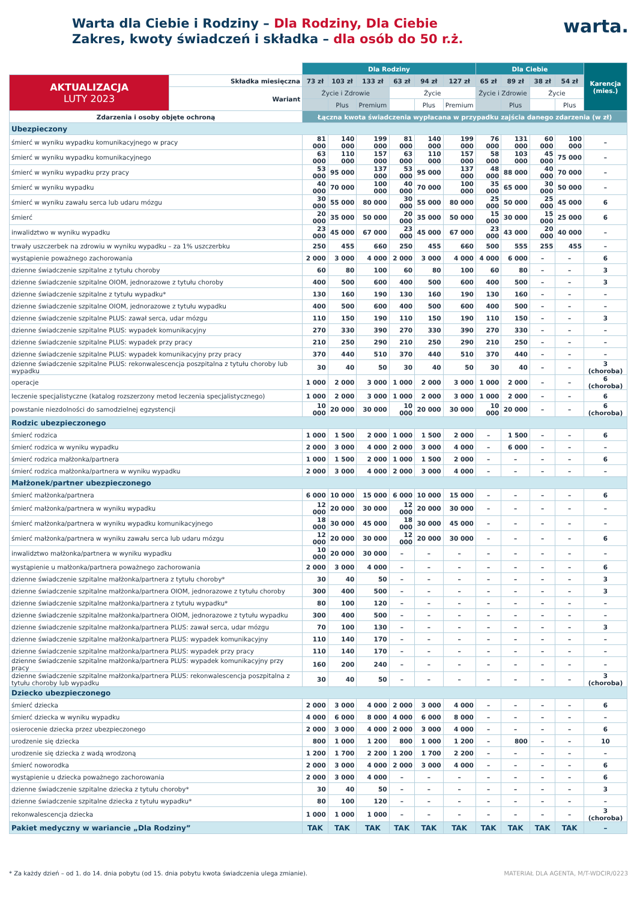Warta dla Ciebie i Rodziny – Dla Rodziny, Dla Ciebie
Zakres, kwoty świadczeń i składka – dla osób do 50 r.ż.
warta.
| | | Dla Rodziny | | | | | | Dla Ciebie | | | | Karencja (mies.) |
| --- | --- | --- | --- | --- | --- | --- | --- | --- | --- | --- | --- | --- |
| AKTUALIZACJA LUTY 2023 | Składka miesięczna | 73 zł | 103 zł | 133 zł | 63 zł | 94 zł | 127 zł | 65 zł | 89 zł | 38 zł | 54 zł | |
| | Wariant | Życie i Zdrowie | | | Życie | | | Życie i Zdrowie | | Życie | | |
| | | | Plus | Premium | | Plus | Premium | | Plus | | Plus | |
| Zdarzenia i osoby objęte ochroną | | Łączna kwota świadczenia wypłacana w przypadku zajścia danego zdarzenia (w zł) | | | | | | | | | | |
| Ubezpieczony | | | | | | | | | | | | |
| śmierć w wyniku wypadku komunikacyjnego w pracy | | 81 000 | 140 000 | 199 000 | 81 000 | 140 000 | 199 000 | 76 000 | 131 000 | 60 000 | 100 000 | – |
| śmierć w wyniku wypadku komunikacyjnego | | 63 000 | 110 000 | 157 000 | 63 000 | 110 000 | 157 000 | 58 000 | 103 000 | 45 000 | 75 000 | – |
| śmierć w wyniku wypadku przy pracy | | 53 000 | 95 000 | 137 000 | 53 000 | 95 000 | 137 000 | 48 000 | 88 000 | 40 000 | 70 000 | – |
| śmierć w wyniku wypadku | | 40 000 | 70 000 | 100 000 | 40 000 | 70 000 | 100 000 | 35 000 | 65 000 | 30 000 | 50 000 | – |
| śmierć w wyniku zawału serca lub udaru mózgu | | 30 000 | 55 000 | 80 000 | 30 000 | 55 000 | 80 000 | 25 000 | 50 000 | 25 000 | 45 000 | 6 |
| śmierć | | 20 000 | 35 000 | 50 000 | 20 000 | 35 000 | 50 000 | 15 000 | 30 000 | 15 000 | 25 000 | 6 |
| inwalidztwo w wyniku wypadku | | 23 000 | 45 000 | 67 000 | 23 000 | 45 000 | 67 000 | 23 000 | 43 000 | 20 000 | 40 000 | – |
| trwały uszczerbek na zdrowiu w wyniku wypadku – za 1% uszczerbku | | 250 | 455 | 660 | 250 | 455 | 660 | 500 | 555 | 255 | 455 | – |
| wystąpienie poważnego zachorowania | | 2 000 | 3 000 | 4 000 | 2 000 | 3 000 | 4 000 | 4 000 | 6 000 | – | – | 6 |
| dzienne świadczenie szpitalne z tytułu choroby | | 60 | 80 | 100 | 60 | 80 | 100 | 60 | 80 | – | – | 3 |
| dzienne świadczenie szpitalne OIOM, jednorazowe z tytułu choroby | | 400 | 500 | 600 | 400 | 500 | 600 | 400 | 500 | – | – | 3 |
| dzienne świadczenie szpitalne z tytułu wypadku* | | 130 | 160 | 190 | 130 | 160 | 190 | 130 | 160 | – | – | – |
| dzienne świadczenie szpitalne OIOM, jednorazowe z tytułu wypadku | | 400 | 500 | 600 | 400 | 500 | 600 | 400 | 500 | – | – | – |
| dzienne świadczenie szpitalne PLUS: zawał serca, udar mózgu | | 110 | 150 | 190 | 110 | 150 | 190 | 110 | 150 | – | – | 3 |
| dzienne świadczenie szpitalne PLUS: wypadek komunikacyjny | | 270 | 330 | 390 | 270 | 330 | 390 | 270 | 330 | – | – | – |
| dzienne świadczenie szpitalne PLUS: wypadek przy pracy | | 210 | 250 | 290 | 210 | 250 | 290 | 210 | 250 | – | – | – |
| dzienne świadczenie szpitalne PLUS: wypadek komunikacyjny przy pracy | | 370 | 440 | 510 | 370 | 440 | 510 | 370 | 440 | – | – | – |
| dzienne świadczenie szpitalne PLUS: rekonwalescencja poszpitalna z tytułu choroby lub wypadku | | 30 | 40 | 50 | 30 | 40 | 50 | 30 | 40 | – | – | 3 (choroba) |
| operacje | | 1 000 | 2 000 | 3 000 | 1 000 | 2 000 | 3 000 | 1 000 | 2 000 | – | – | 6 (choroba) |
| leczenie specjalistyczne (katalog rozszerzony metod leczenia specjalistycznego) | | 1 000 | 2 000 | 3 000 | 1 000 | 2 000 | 3 000 | 1 000 | 2 000 | – | – | 6 |
| powstanie niezdolności do samodzielnej egzystencji | | 10 000 | 20 000 | 30 000 | 10 000 | 20 000 | 30 000 | 10 000 | 20 000 | – | – | 6 (choroba) |
| Rodzic ubezpieczonego | | | | | | | | | | | | |
| śmierć rodzica | | 1 000 | 1 500 | 2 000 | 1 000 | 1 500 | 2 000 | – | 1 500 | – | – | 6 |
| śmierć rodzica w wyniku wypadku | | 2 000 | 3 000 | 4 000 | 2 000 | 3 000 | 4 000 | – | 6 000 | – | – | – |
| śmierć rodzica małżonka/partnera | | 1 000 | 1 500 | 2 000 | 1 000 | 1 500 | 2 000 | – | – | – | – | 6 |
| śmierć rodzica małżonka/partnera w wyniku wypadku | | 2 000 | 3 000 | 4 000 | 2 000 | 3 000 | 4 000 | – | – | – | – | – |
| Małżonek/partner ubezpieczonego | | | | | | | | | | | | |
| śmierć małżonka/partnera | | 6 000 | 10 000 | 15 000 | 6 000 | 10 000 | 15 000 | – | – | – | – | 6 |
| śmierć małżonka/partnera w wyniku wypadku | | 12 000 | 20 000 | 30 000 | 12 000 | 20 000 | 30 000 | – | – | – | – | – |
| śmierć małżonka/partnera w wyniku wypadku komunikacyjnego | | 18 000 | 30 000 | 45 000 | 18 000 | 30 000 | 45 000 | – | – | – | – | – |
| śmierć małżonka/partnera w wyniku zawału serca lub udaru mózgu | | 12 000 | 20 000 | 30 000 | 12 000 | 20 000 | 30 000 | – | – | – | – | 6 |
| inwalidztwo małżonka/partnera w wyniku wypadku | | 10 000 | 20 000 | 30 000 | – | – | – | – | – | – | – | – |
| wystąpienie u małżonka/partnera poważnego zachorowania | | 2 000 | 3 000 | 4 000 | – | – | – | – | – | – | – | 6 |
| dzienne świadczenie szpitalne małżonka/partnera z tytułu choroby* | | 30 | 40 | 50 | – | – | – | – | – | – | – | 3 |
| dzienne świadczenie szpitalne małżonka/partnera OIOM, jednorazowe z tytułu choroby | | 300 | 400 | 500 | – | – | – | – | – | – | – | 3 |
| dzienne świadczenie szpitalne małżonka/partnera z tytułu wypadku* | | 80 | 100 | 120 | – | – | – | – | – | – | – | – |
| dzienne świadczenie szpitalne małżonka/partnera OIOM, jednorazowe z tytułu wypadku | | 300 | 400 | 500 | – | – | – | – | – | – | – | – |
| dzienne świadczenie szpitalne małżonka/partnera PLUS: zawał serca, udar mózgu | | 70 | 100 | 130 | – | – | – | – | – | – | – | 3 |
| dzienne świadczenie szpitalne małżonka/partnera PLUS: wypadek komunikacyjny | | 110 | 140 | 170 | – | – | – | – | – | – | – | – |
| dzienne świadczenie szpitalne małżonka/partnera PLUS: wypadek przy pracy | | 110 | 140 | 170 | – | – | – | – | – | – | – | – |
| dzienne świadczenie szpitalne małżonka/partnera PLUS: wypadek komunikacyjny przy pracy | | 160 | 200 | 240 | – | – | – | – | – | – | – | – |
| dzienne świadczenie szpitalne małżonka/partnera PLUS: rekonwalescencja poszpitalna z tytułu choroby lub wypadku | | 30 | 40 | 50 | – | – | – | – | – | – | – | 3 (choroba) |
| Dziecko ubezpieczonego | | | | | | | | | | | | |
| śmierć dziecka | | 2 000 | 3 000 | 4 000 | 2 000 | 3 000 | 4 000 | – | – | – | – | 6 |
| śmierć dziecka w wyniku wypadku | | 4 000 | 6 000 | 8 000 | 4 000 | 6 000 | 8 000 | – | – | – | – | – |
| osierocenie dziecka przez ubezpieczonego | | 2 000 | 3 000 | 4 000 | 2 000 | 3 000 | 4 000 | – | – | – | – | 6 |
| urodzenie się dziecka | | 800 | 1 000 | 1 200 | 800 | 1 000 | 1 200 | – | 800 | – | – | 10 |
| urodzenie się dziecka z wadą wrodzoną | | 1 200 | 1 700 | 2 200 | 1 200 | 1 700 | 2 200 | – | – | – | – | – |
| śmierć noworodka | | 2 000 | 3 000 | 4 000 | 2 000 | 3 000 | 4 000 | – | – | – | – | 6 |
| wystąpienie u dziecka poważnego zachorowania | | 2 000 | 3 000 | 4 000 | – | – | – | – | – | – | – | 6 |
| dzienne świadczenie szpitalne dziecka z tytułu choroby* | | 30 | 40 | 50 | – | – | – | – | – | – | – | 3 |
| dzienne świadczenie szpitalne dziecka z tytułu wypadku* | | 80 | 100 | 120 | – | – | – | – | – | – | – | – |
| rekonwalescencja dziecka | | 1 000 | 1 000 | 1 000 | – | – | – | – | – | – | – | 3 (choroba) |
| Pakiet medyczny w wariancie „Dla Rodziny” | | TAK | TAK | TAK | TAK | TAK | TAK | TAK | TAK | TAK | TAK | – |
* Za każdy dzień – od 1. do 14. dnia pobytu (od 15. dnia pobytu kwota świadczenia ulega zmianie). MATERIAŁ DLA AGENTA, M/T-WDCIR/0223